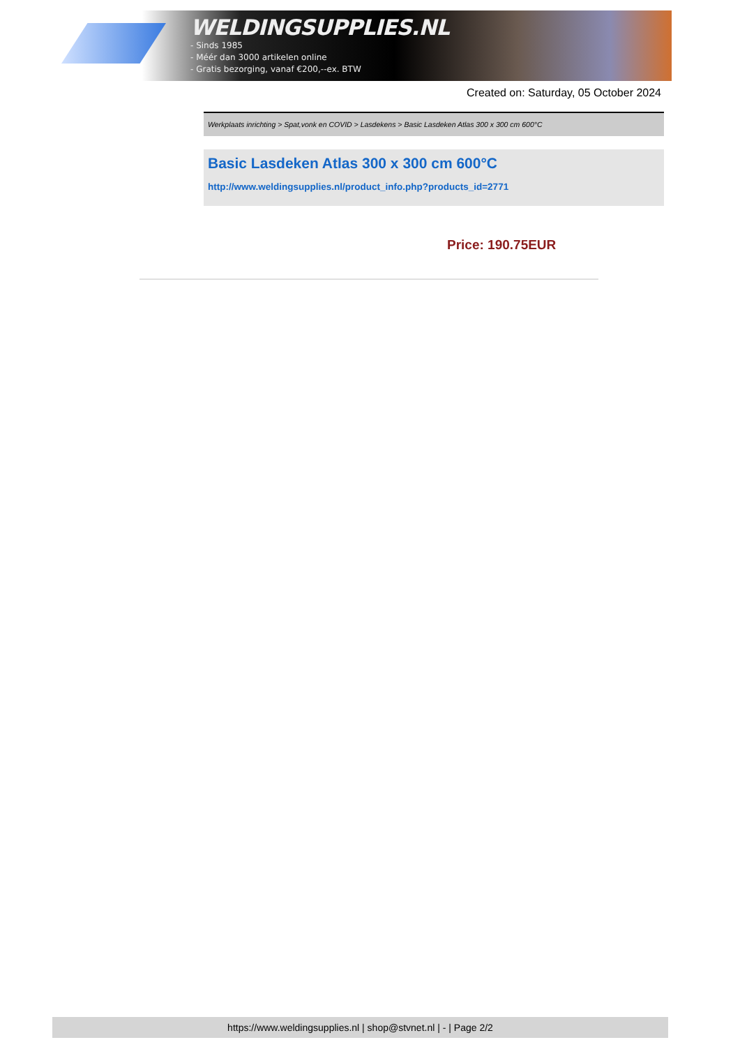WELDINGSUPPLIES.NL
- Sinds 1985
- Méér dan 3000 artikelen online
- Gratis bezorging, vanaf €200,--ex. BTW
Created on: Saturday, 05 October 2024
Werkplaats inrichting > Spat,vonk en COVID > Lasdekens > Basic Lasdeken Atlas 300 x 300 cm 600°C
Basic Lasdeken Atlas 300 x 300 cm 600°C
http://www.weldingsupplies.nl/product_info.php?products_id=2771
Price: 190.75EUR
https://www.weldingsupplies.nl | shop@stvnet.nl | - | Page 2/2